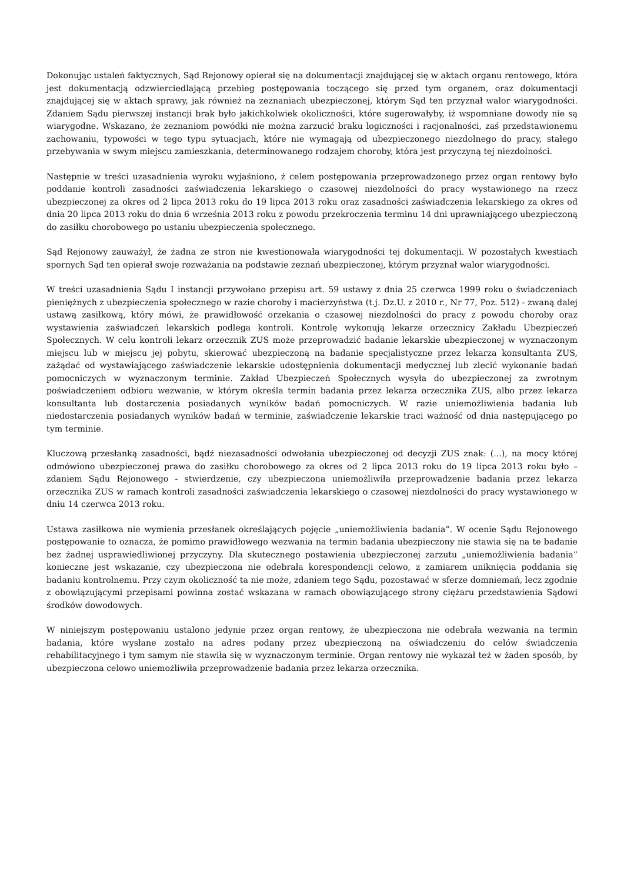Dokonując ustaleń faktycznych, Sąd Rejonowy opierał się na dokumentacji znajdującej się w aktach organu rentowego, która jest dokumentacją odzwierciedlającą przebieg postępowania toczącego się przed tym organem, oraz dokumentacji znajdującej się w aktach sprawy, jak również na zeznaniach ubezpieczonej, którym Sąd ten przyznał walor wiarygodności. Zdaniem Sądu pierwszej instancji brak było jakichkolwiek okoliczności, które sugerowałyby, iż wspomniane dowody nie są wiarygodne. Wskazano, że zeznaniom powódki nie można zarzucić braku logiczności i racjonalności, zaś przedstawionemu zachowaniu, typowości w tego typu sytuacjach, które nie wymagają od ubezpieczonego niezdolnego do pracy, stałego przebywania w swym miejscu zamieszkania, determinowanego rodzajem choroby, która jest przyczyną tej niezdolności.
Następnie w treści uzasadnienia wyroku wyjaśniono, ż celem postępowania przeprowadzonego przez organ rentowy było poddanie kontroli zasadności zaświadczenia lekarskiego o czasowej niezdolności do pracy wystawionego na rzecz ubezpieczonej za okres od 2 lipca 2013 roku do 19 lipca 2013 roku oraz zasadności zaświadczenia lekarskiego za okres od dnia 20 lipca 2013 roku do dnia 6 września 2013 roku z powodu przekroczenia terminu 14 dni uprawniającego ubezpieczoną do zasiłku chorobowego po ustaniu ubezpieczenia społecznego.
Sąd Rejonowy zauważył, że żadna ze stron nie kwestionowała wiarygodności tej dokumentacji. W pozostałych kwestiach spornych Sąd ten opierał swoje rozważania na podstawie zeznań ubezpieczonej, którym przyznał walor wiarygodności.
W treści uzasadnienia Sądu I instancji przywołano przepisu art. 59 ustawy z dnia 25 czerwca 1999 roku o świadczeniach pieniężnych z ubezpieczenia społecznego w razie choroby i macierzyństwa (t.j. Dz.U. z 2010 r., Nr 77, Poz. 512) - zwaną dalej ustawą zasiłkową, który mówi, że prawidłowość orzekania o czasowej niezdolności do pracy z powodu choroby oraz wystawienia zaświadczeń lekarskich podlega kontroli. Kontrolę wykonują lekarze orzecznicy Zakładu Ubezpieczeń Społecznych. W celu kontroli lekarz orzecznik ZUS może przeprowadzić badanie lekarskie ubezpieczonej w wyznaczonym miejscu lub w miejscu jej pobytu, skierować ubezpieczoną na badanie specjalistyczne przez lekarza konsultanta ZUS, zażądać od wystawiającego zaświadczenie lekarskie udostępnienia dokumentacji medycznej lub zlecić wykonanie badań pomocniczych w wyznaczonym terminie. Zakład Ubezpieczeń Społecznych wysyła do ubezpieczonej za zwrotnym poświadczeniem odbioru wezwanie, w którym określa termin badania przez lekarza orzecznika ZUS, albo przez lekarza konsultanta lub dostarczenia posiadanych wyników badań pomocniczych. W razie uniemożliwienia badania lub niedostarczenia posiadanych wyników badań w terminie, zaświadczenie lekarskie traci ważność od dnia następującego po tym terminie.
Kluczową przesłanką zasadności, bądź niezasadności odwołania ubezpieczonej od decyzji ZUS znak: (...), na mocy której odmówiono ubezpieczonej prawa do zasiłku chorobowego za okres od 2 lipca 2013 roku do 19 lipca 2013 roku było – zdaniem Sądu Rejonowego - stwierdzenie, czy ubezpieczona uniemożliwiła przeprowadzenie badania przez lekarza orzecznika ZUS w ramach kontroli zasadności zaświadczenia lekarskiego o czasowej niezdolności do pracy wystawionego w dniu 14 czerwca 2013 roku.
Ustawa zasiłkowa nie wymienia przesłanek określających pojęcie „uniemożliwienia badania”. W ocenie Sądu Rejonowego postępowanie to oznacza, że pomimo prawidłowego wezwania na termin badania ubezpieczony nie stawia się na te badanie bez żadnej usprawiedliwionej przyczyny. Dla skutecznego postawienia ubezpieczonej zarzutu „uniemożliwienia badania” konieczne jest wskazanie, czy ubezpieczona nie odebrała korespondencji celowo, z zamiarem uniknięcia poddania się badaniu kontrolnemu. Przy czym okoliczność ta nie może, zdaniem tego Sądu, pozostawać w sferze domniemań, lecz zgodnie z obowiązującymi przepisami powinna zostać wskazana w ramach obowiązującego strony ciężaru przedstawienia Sądowi środków dowodowych.
W niniejszym postępowaniu ustalono jedynie przez organ rentowy, że ubezpieczona nie odebrała wezwania na termin badania, które wysłane zostało na adres podany przez ubezpieczoną na oświadczeniu do celów świadczenia rehabilitacyjnego i tym samym nie stawiła się w wyznaczonym terminie. Organ rentowy nie wykazał też w żaden sposób, by ubezpieczona celowo uniemożliwiła przeprowadzenie badania przez lekarza orzecznika.